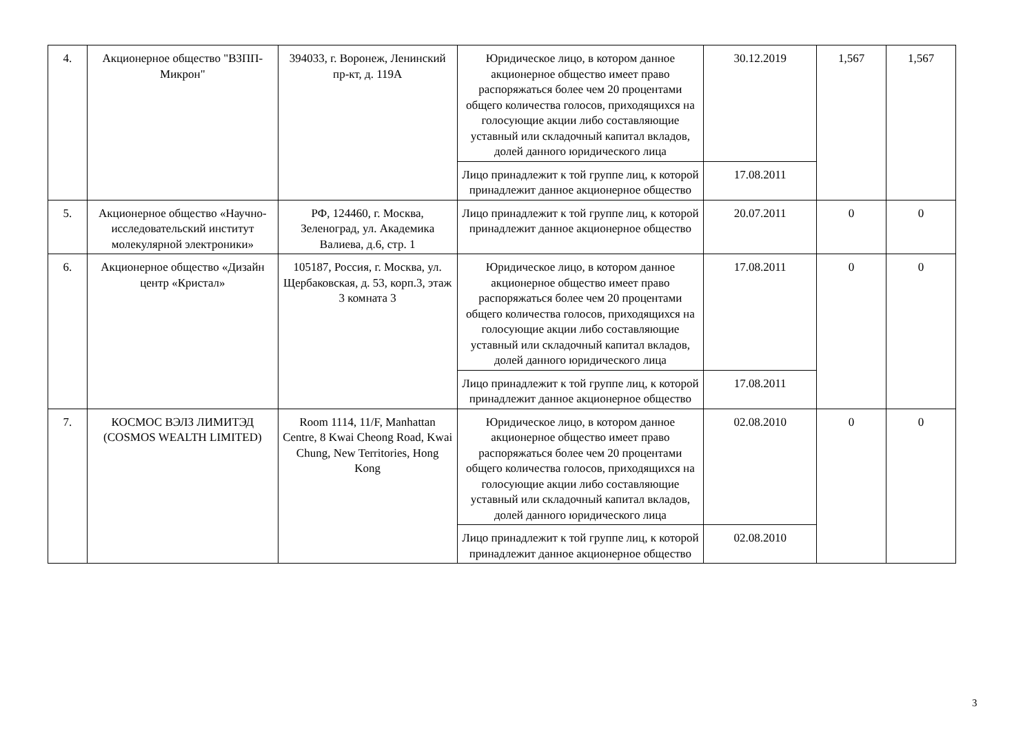| 4. | Акционерное общество "ВЗПП-Микрон" | 394033, г. Воронеж, Ленинский пр-кт, д. 119А | Юридическое лицо, в котором данное акционерное общество имеет право распоряжаться более чем 20 процентами общего количества голосов, приходящихся на голосующие акции либо составляющие уставный или складочный капитал вкладов, долей данного юридического лица | 30.12.2019 | 1,567 | 1,567 |
| | | | Лицо принадлежит к той группе лиц, к которой принадлежит данное акционерное общество | 17.08.2011 | | |
| 5. | Акционерное общество «Научно-исследовательский институт молекулярной электроники» | РФ, 124460, г. Москва, Зеленоград, ул. Академика Валиева, д.6, стр. 1 | Лицо принадлежит к той группе лиц, к которой принадлежит данное акционерное общество | 20.07.2011 | 0 | 0 |
| 6. | Акционерное общество «Дизайн центр «Кристал» | 105187, Россия, г. Москва, ул. Щербаковская, д. 53, корп.3, этаж 3 комната 3 | Юридическое лицо, в котором данное акционерное общество имеет право распоряжаться более чем 20 процентами общего количества голосов, приходящихся на голосующие акции либо составляющие уставный или складочный капитал вкладов, долей данного юридического лица | 17.08.2011 | 0 | 0 |
| | | | Лицо принадлежит к той группе лиц, к которой принадлежит данное акционерное общество | 17.08.2011 | | |
| 7. | КОСМОС ВЭЛЗ ЛИМИТЭД (COSMOS WEALTH LIMITED) | Room 1114, 11/F, Manhattan Centre, 8 Kwai Cheong Road, Kwai Chung, New Territories, Hong Kong | Юридическое лицо, в котором данное акционерное общество имеет право распоряжаться более чем 20 процентами общего количества голосов, приходящихся на голосующие акции либо составляющие уставный или складочный капитал вкладов, долей данного юридического лица | 02.08.2010 | 0 | 0 |
| | | | Лицо принадлежит к той группе лиц, к которой принадлежит данное акционерное общество | 02.08.2010 | | |
3